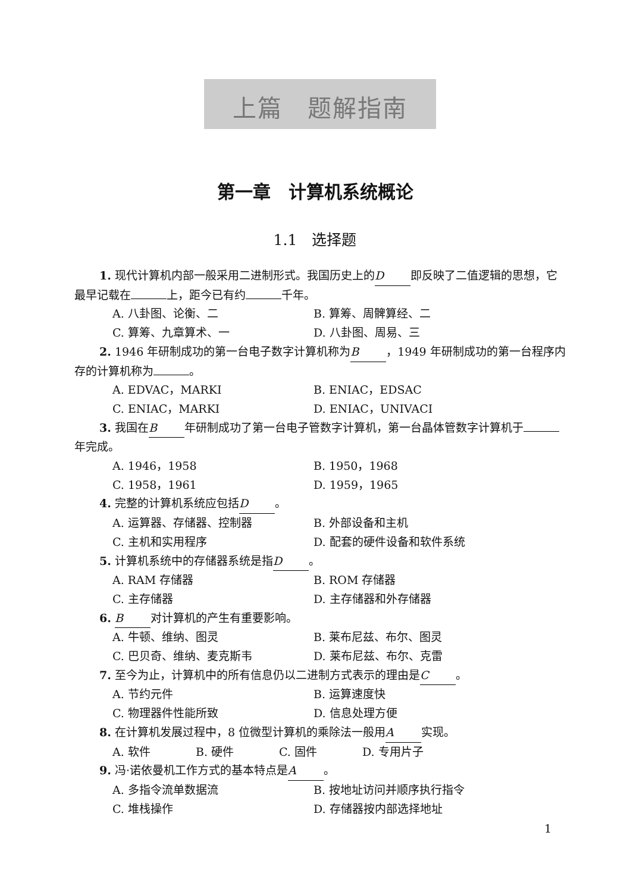上篇　题解指南
第一章　计算机系统概论
1.1　选择题
1. 现代计算机内部一般采用二进制形式。我国历史上的 D 即反映了二值逻辑的思想，它最早记载在 上，距今已有约 千年。
A. 八卦图、论衡、二 B. 算筹、周髀算经、二
C. 算筹、九章算术、一 D. 八卦图、周易、三
2. 1946 年研制成功的第一台电子数字计算机称为 B ，1949 年研制成功的第一台程序内存的计算机称为 。
A. EDVAC，MARKI B. ENIAC，EDSAC
C. ENIAC，MARKI D. ENIAC，UNIVACI
3. 我国在 B 年研制成功了第一台电子管数字计算机，第一台晶体管数字计算机于 年完成。
A. 1946，1958 B. 1950，1968
C. 1958，1961 D. 1959，1965
4. 完整的计算机系统应包括 D 。
A. 运算器、存储器、控制器 B. 外部设备和主机
C. 主机和实用程序 D. 配套的硬件设备和软件系统
5. 计算机系统中的存储器系统是指 D 。
A. RAM 存储器 B. ROM 存储器
C. 主存储器 D. 主存储器和外存储器
6. B对计算机的产生有重要影响。
A. 牛顿、维纳、图灵 B. 莱布尼兹、布尔、图灵
C. 巴贝奇、维纳、麦克斯韦 D. 莱布尼兹、布尔、克雷
7. 至今为止，计算机中的所有信息仍以二进制方式表示的理由是 C 。
A. 节约元件 B. 运算速度快
C. 物理器件性能所致 D. 信息处理方便
8. 在计算机发展过程中，8 位微型计算机的乘除法一般用 A 实现。
A. 软件 B. 硬件 C. 固件 D. 专用片子
9. 冯·诺依曼机工作方式的基本特点是 A 。
A. 多指令流单数据流 B. 按地址访问并顺序执行指令
C. 堆栈操作 D. 存储器按内部选择地址
1